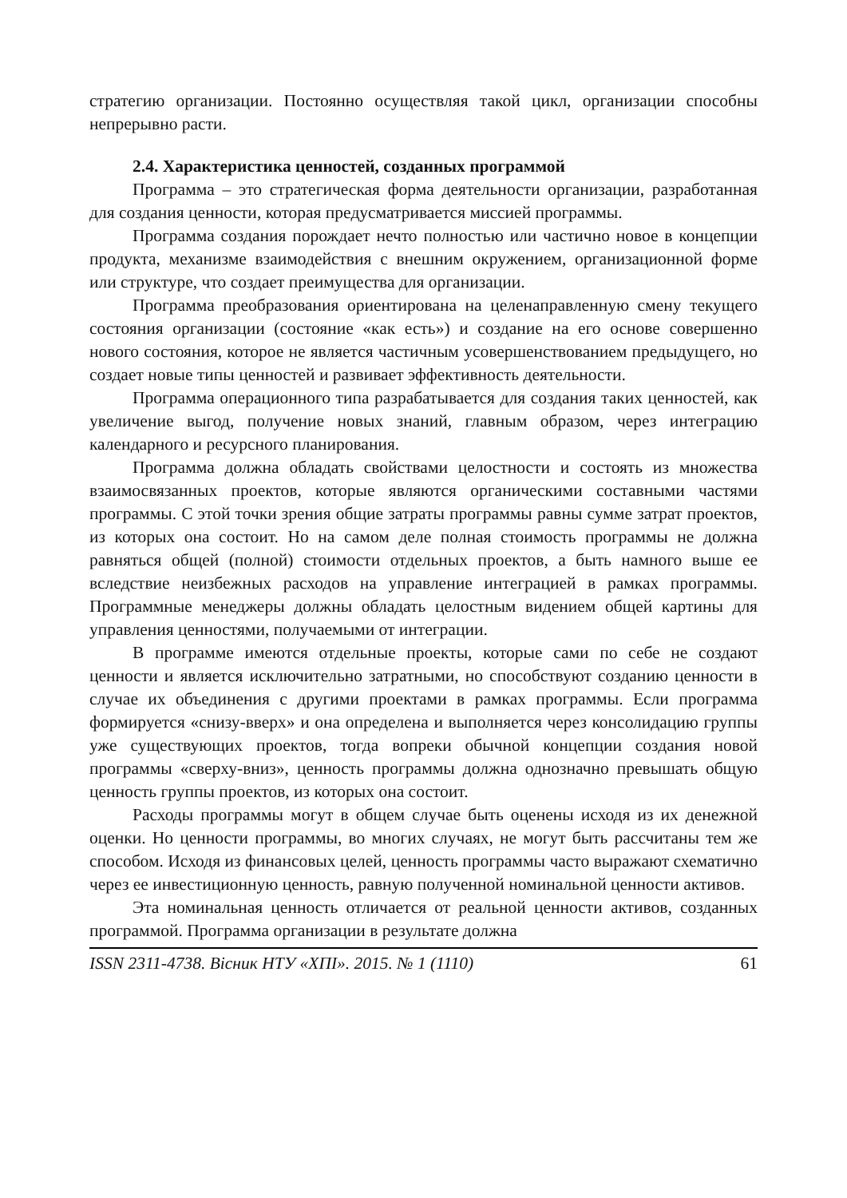стратегию организации. Постоянно осуществляя такой цикл, организации способны непрерывно расти.
2.4. Характеристика ценностей, созданных программой
Программа – это стратегическая форма деятельности организации, разработанная для создания ценности, которая предусматривается миссией программы.
Программа создания порождает нечто полностью или частично новое в концепции продукта, механизме взаимодействия с внешним окружением, организационной форме или структуре, что создает преимущества для организации.
Программа преобразования ориентирована на целенаправленную смену текущего состояния организации (состояние «как есть») и создание на его основе совершенно нового состояния, которое не является частичным усовершенствованием предыдущего, но создает новые типы ценностей и развивает эффективность деятельности.
Программа операционного типа разрабатывается для создания таких ценностей, как увеличение выгод, получение новых знаний, главным образом, через интеграцию календарного и ресурсного планирования.
Программа должна обладать свойствами целостности и состоять из множества взаимосвязанных проектов, которые являются органическими составными частями программы. С этой точки зрения общие затраты программы равны сумме затрат проектов, из которых она состоит. Но на самом деле полная стоимость программы не должна равняться общей (полной) стоимости отдельных проектов, а быть намного выше ее вследствие неизбежных расходов на управление интеграцией в рамках программы. Программные менеджеры должны обладать целостным видением общей картины для управления ценностями, получаемыми от интеграции.
В программе имеются отдельные проекты, которые сами по себе не создают ценности и является исключительно затратными, но способствуют созданию ценности в случае их объединения с другими проектами в рамках программы. Если программа формируется «снизу-вверх» и она определена и выполняется через консолидацию группы уже существующих проектов, тогда вопреки обычной концепции создания новой программы «сверху-вниз», ценность программы должна однозначно превышать общую ценность группы проектов, из которых она состоит.
Расходы программы могут в общем случае быть оценены исходя из их денежной оценки. Но ценности программы, во многих случаях, не могут быть рассчитаны тем же способом. Исходя из финансовых целей, ценность программы часто выражают схематично через ее инвестиционную ценность, равную полученной номинальной ценности активов.
Эта номинальная ценность отличается от реальной ценности активов, созданных программой. Программа организации в результате должна
ISSN 2311-4738. Вісник НТУ «ХПІ». 2015. № 1 (1110) 61